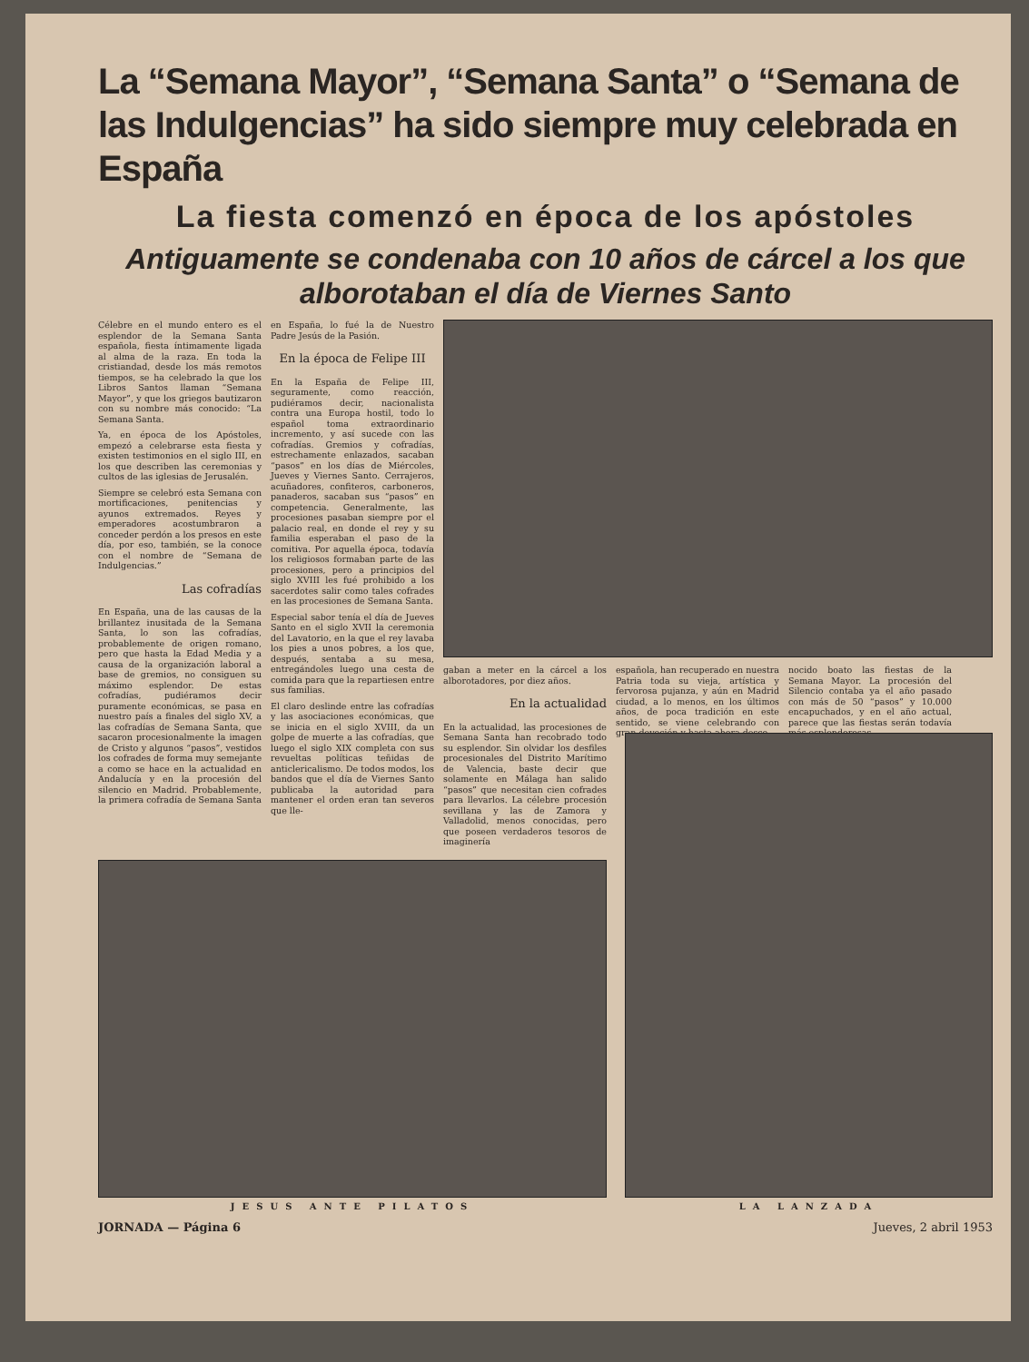La “Semana Mayor”, “Semana Santa” o “Semana de las Indulgencias” ha sido siempre muy celebrada en España
La fiesta comenzó en época de los apóstoles
Antiguamente se condenaba con 10 años de cárcel a los que alborotaban el día de Viernes Santo
Célebre en el mundo entero es el esplendor de la Semana Santa española, fiesta íntimamente ligada al alma de la raza. En toda la cristiandad, desde los más remotos tiempos, se ha celebrado la que los Libros Santos llaman “Semana Mayor”, y que los griegos bautizaron con su nombre más conocido: “La Semana Santa.
Ya, en época de los Apóstoles, empezó a celebrarse esta fiesta y existen testimonios en el siglo III, en los que describen las ceremonias y cultos de las iglesias de Jerusalén.
Siempre se celebró esta Semana con mortificaciones, penitencias y ayunos extremados. Reyes y emperadores acostumbraron a conceder perdón a los presos en este día, por eso, también, se la conoce con el nombre de “Semana de Indulgencias.”
Las cofradías
En España, una de las causas de la brillantez inusitada de la Semana Santa, lo son las cofradías, probablemente de origen romano, pero que hasta la Edad Media y a causa de la organización laboral a base de gremios, no consiguen su máximo esplendor. De estas cofradías, pudiéramos decir puramente económicas, se pasa en nuestro país a finales del siglo XV, a las cofradías de Semana Santa, que sacaron procesionalmente la imagen de Cristo y algunos “pasos”, vestidos los cofrades de forma muy semejante a como se hace en la actualidad en Andalucía y en la procesión del silencio en Madrid. Probablemente, la primera cofradía de Semana Santa
en España, lo fué la de Nuestro Padre Jesús de la Pasión.
En la época de Felipe III
En la España de Felipe III, seguramente, como reacción, pudiéramos decir, nacionalista contra una Europa hostil, todo lo español toma extraordinario incremento, y así sucede con las cofradías. Gremios y cofradías, estrechamente enlazados, sacaban “pasos” en los días de Miércoles, Jueves y Viernes Santo. Cerrajeros, acuñadores, confiteros, carboneros, panaderos, sacaban sus “pasos” en competencia. Generalmente, las procesiones pasaban siempre por el palacio real, en donde el rey y su familia esperaban el paso de la comitiva. Por aquella época, todavía los religiosos formaban parte de las procesiones, pero a principios del siglo XVIII les fué prohibido a los sacerdotes salir como tales cofrades en las procesiones de Semana Santa.
Especial sabor tenía el día de Jueves Santo en el siglo XVII la ceremonia del Lavatorio, en la que el rey lavaba los pies a unos pobres, a los que, después, sentaba a su mesa, entregándoles luego una cesta de comida para que la repartiesen entre sus familias.
El claro deslinde entre las cofradías y las asociaciones económicas, que se inicia en el siglo XVIII, da un golpe de muerte a las cofradías, que luego el siglo XIX completa con sus revueltas políticas teñidas de anticlericalismo. De todos modos, los bandos que el día de Viernes Santo publicaba la autoridad para mantener el orden eran tan severos que lle-
gaban a meter en la cárcel a los alborotadores, por diez años.
En la actualidad
En la actualidad, las procesiones de Semana Santa han recobrado todo su esplendor. Sin olvidar los desfiles procesionales del Distrito Marítimo de Valencia, baste decir que solamente en Málaga han salido “pasos” que necesitan cien cofrades para llevarlos. La célebre procesión sevillana y las de Zamora y Valladolid, menos conocidas, pero que poseen verdaderos tesoros de imaginería
española, han recuperado en nuestra Patria toda su vieja, artística y fervorosa pujanza, y aún en Madrid ciudad, a lo menos, en los últimos años, de poca tradición en este sentido, se viene celebrando con gran devoción y hasta ahora desco-
nocido boato las fiestas de la Semana Mayor. La procesión del Silencio contaba ya el año pasado con más de 50 “pasos” y 10.000 encapuchados, y en el año actual, parece que las fiestas serán todavía más esplendorosas.
JESUS ANTE PILATOS
LA LANZADA
JORNADA — Página 6 Jueves, 2 abril 1953